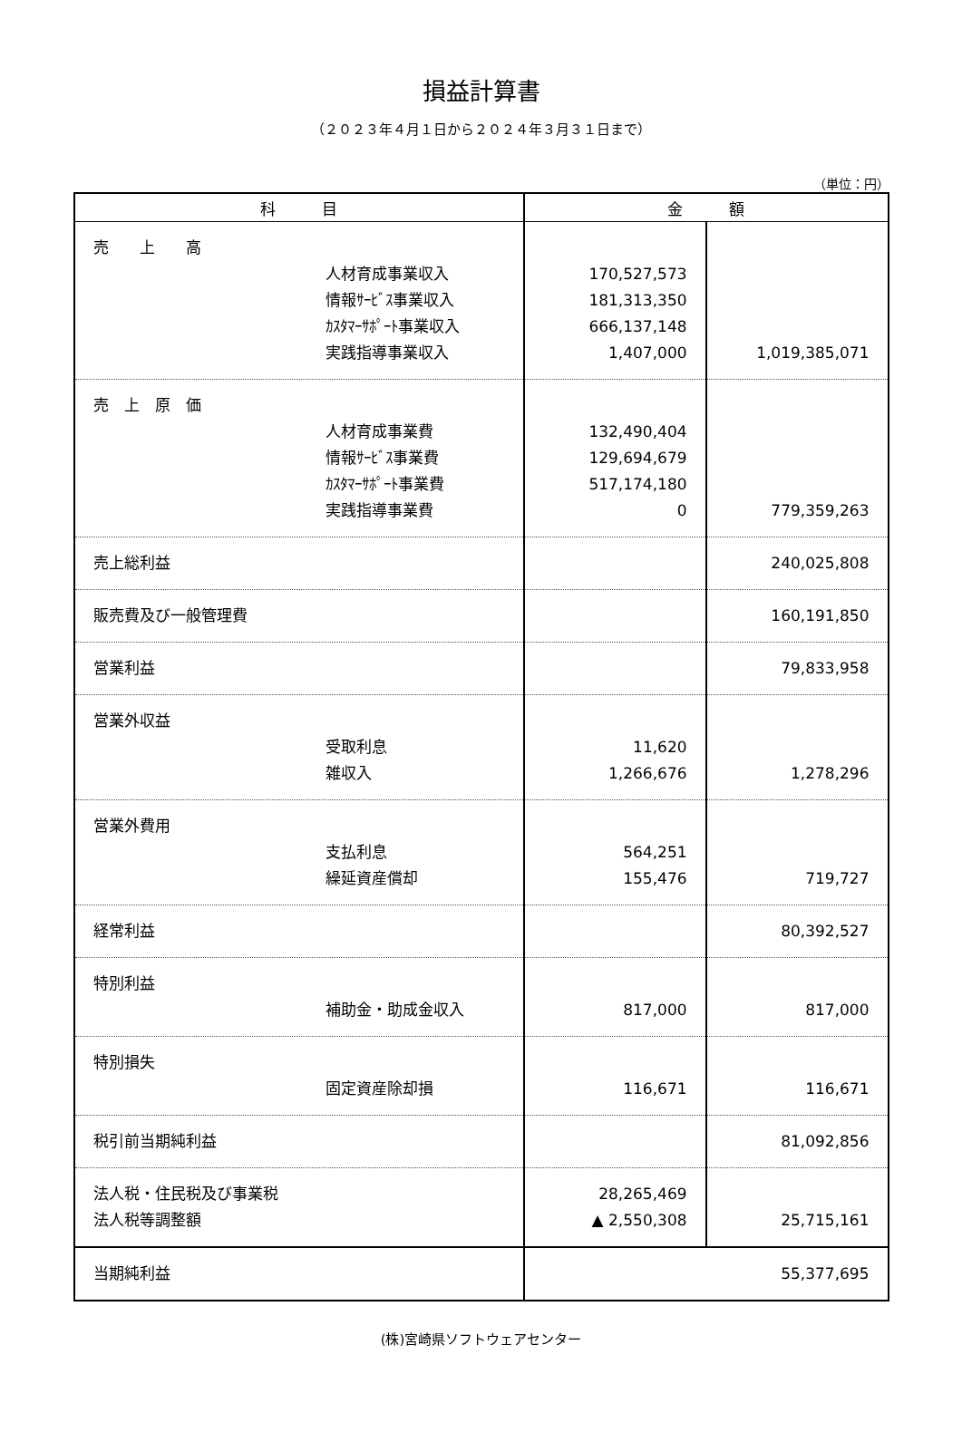損益計算書
（２０２３年４月１日から２０２４年３月３１日まで）
（単位：円）
| 科 目 | 金 額 | |
| --- | --- | --- |
| 売 上 高 人材育成事業収入 情報ｻｰﾋﾞｽ事業収入 ｶｽﾀﾏｰｻﾎﾟｰﾄ事業収入 実践指導事業収入 | 170,527,573 181,313,350 666,137,148 1,407,000 | 1,019,385,071 |
| 売 上 原 価 人材育成事業費 情報ｻｰﾋﾞｽ事業費 ｶｽﾀﾏｰｻﾎﾟｰﾄ事業費 実践指導事業費 | 132,490,404 129,694,679 517,174,180 0 | 779,359,263 |
| 売上総利益 | | 240,025,808 |
| 販売費及び一般管理費 | | 160,191,850 |
| 営業利益 | | 79,833,958 |
| 営業外収益 受取利息 雑収入 | 11,620 1,266,676 | 1,278,296 |
| 営業外費用 支払利息 繰延資産償却 | 564,251 155,476 | 719,727 |
| 経常利益 | | 80,392,527 |
| 特別利益 補助金・助成金収入 | 817,000 | 817,000 |
| 特別損失 固定資産除却損 | 116,671 | 116,671 |
| 税引前当期純利益 | | 81,092,856 |
| 法人税・住民税及び事業税 法人税等調整額 | 28,265,469 ▲ 2,550,308 | 25,715,161 |
| 当期純利益 | 55,377,695 | |
(株)宮崎県ソフトウェアセンター